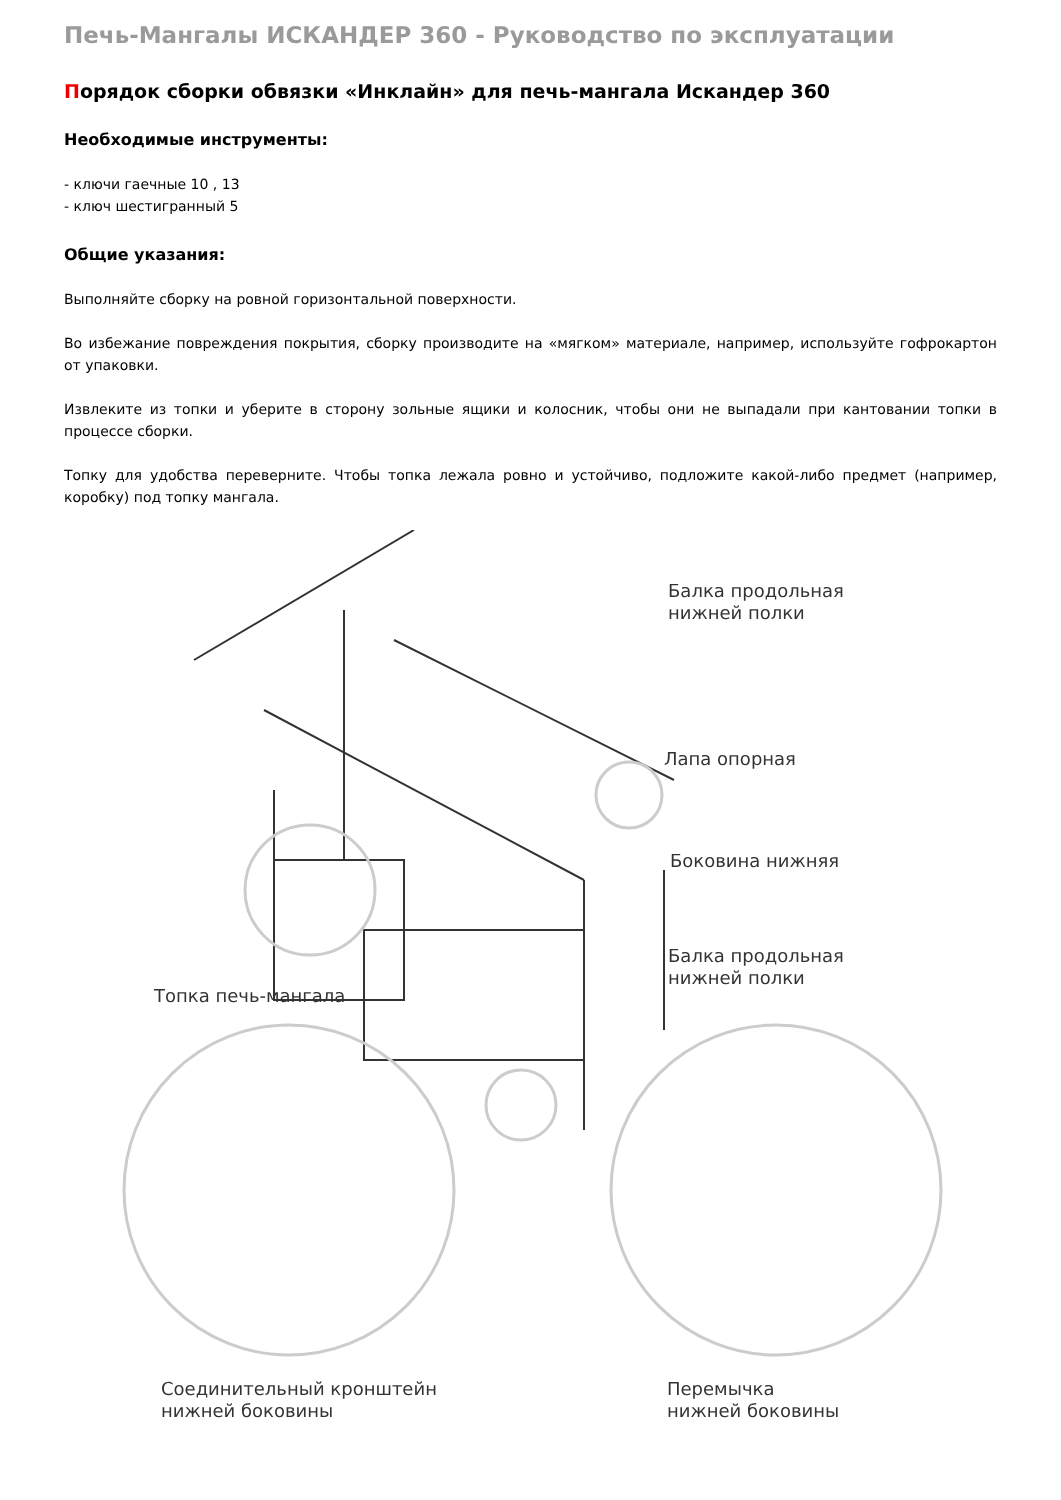Печь-Мангалы ИСКАНДЕР 360 - Руководство по эксплуатации
Порядок сборки обвязки «Инклайн» для печь-мангала Искандер 360
Необходимые инструменты:
- ключи гаечные 10 , 13
- ключ шестигранный 5
Общие указания:
Выполняйте сборку на ровной горизонтальной поверхности.
Во избежание повреждения покрытия, сборку производите на «мягком» материале, например, используйте гофрокартон от упаковки.
Извлеките из топки и уберите в сторону зольные ящики и колосник, чтобы они не выпадали при кантовании топки в процессе сборки.
Топку для удобства переверните. Чтобы топка лежала ровно и устойчиво, подложите какой-либо предмет (например, коробку) под топку мангала.
Балка продольная
нижней полки
Лапа опорная
Боковина нижняя
Топка печь-мангала
Балка продольная
нижней полки
Соединительный кронштейн
нижней боковины
Перемычка
нижней боковины